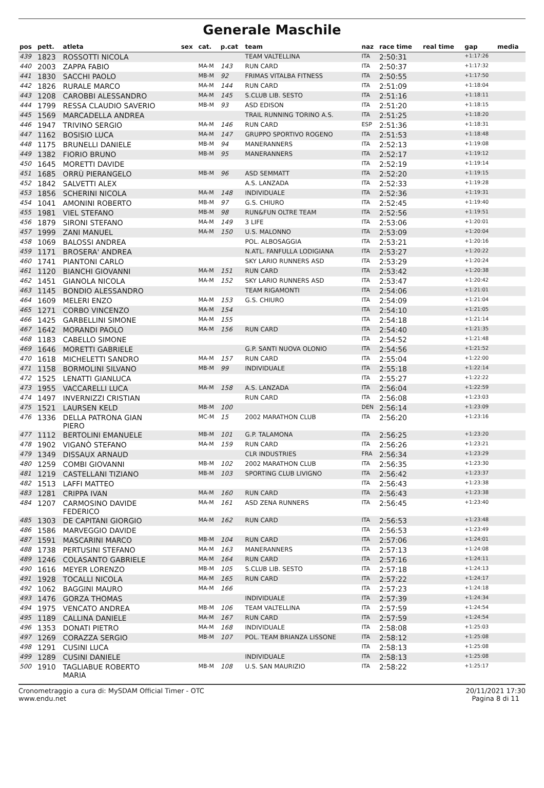Generale Maschile
| pos | pett. | atleta | sex | cat. | p.cat | team | naz | race time | real time | gap | media |
| --- | --- | --- | --- | --- | --- | --- | --- | --- | --- | --- | --- |
| 439 | 1823 | ROSSOTTI NICOLA | | | | TEAM VALTELLINA | ITA | 2:50:31 | | +1:17:26 | |
| 440 | 2003 | ZAPPA FABIO | | MA-M | 143 | RUN CARD | ITA | 2:50:37 | | +1:17:32 | |
| 441 | 1830 | SACCHI PAOLO | | MB-M | 92 | FRIMAS VITALBA FITNESS | ITA | 2:50:55 | | +1:17:50 | |
| 442 | 1826 | RURALE MARCO | | MA-M | 144 | RUN CARD | ITA | 2:51:09 | | +1:18:04 | |
| 443 | 1208 | CAROBBI ALESSANDRO | | MA-M | 145 | S.CLUB LIB. SESTO | ITA | 2:51:16 | | +1:18:11 | |
| 444 | 1799 | RESSA CLAUDIO SAVERIO | | MB-M | 93 | ASD EDISON | ITA | 2:51:20 | | +1:18:15 | |
| 445 | 1569 | MARCADELLA ANDREA | | | | TRAIL RUNNING TORINO A.S. | ITA | 2:51:25 | | +1:18:20 | |
| 446 | 1947 | TRIVINO SERGIO | | MA-M | 146 | RUN CARD | ESP | 2:51:36 | | +1:18:31 | |
| 447 | 1162 | BOSISIO LUCA | | MA-M | 147 | GRUPPO SPORTIVO ROGENO | ITA | 2:51:53 | | +1:18:48 | |
| 448 | 1175 | BRUNELLI DANIELE | | MB-M | 94 | MANERANNERS | ITA | 2:52:13 | | +1:19:08 | |
| 449 | 1382 | FIORIO BRUNO | | MB-M | 95 | MANERANNERS | ITA | 2:52:17 | | +1:19:12 | |
| 450 | 1645 | MORETTI DAVIDE | | | | | ITA | 2:52:19 | | +1:19:14 | |
| 451 | 1685 | ORRÙ PIERANGELO | | MB-M | 96 | ASD SEMMATT | ITA | 2:52:20 | | +1:19:15 | |
| 452 | 1842 | SALVETTI ALEX | | | | A.S. LANZADA | ITA | 2:52:33 | | +1:19:28 | |
| 453 | 1856 | SCHERINI NICOLA | | MA-M | 148 | INDIVIDUALE | ITA | 2:52:36 | | +1:19:31 | |
| 454 | 1041 | AMONINI ROBERTO | | MB-M | 97 | G.S. CHIURO | ITA | 2:52:45 | | +1:19:40 | |
| 455 | 1981 | VIEL STEFANO | | MB-M | 98 | RUN&FUN OLTRE TEAM | ITA | 2:52:56 | | +1:19:51 | |
| 456 | 1879 | SIRONI STEFANO | | MA-M | 149 | 3 LIFE | ITA | 2:53:06 | | +1:20:01 | |
| 457 | 1999 | ZANI MANUEL | | MA-M | 150 | U.S. MALONNO | ITA | 2:53:09 | | +1:20:04 | |
| 458 | 1069 | BALOSSI ANDREA | | | | POL. ALBOSAGGIA | ITA | 2:53:21 | | +1:20:16 | |
| 459 | 1171 | BROSERA' ANDREA | | | | N.ATL. FANFULLA LODIGIANA | ITA | 2:53:27 | | +1:20:22 | |
| 460 | 1741 | PIANTONI CARLO | | | | SKY LARIO RUNNERS ASD | ITA | 2:53:29 | | +1:20:24 | |
| 461 | 1120 | BIANCHI GIOVANNI | | MA-M | 151 | RUN CARD | ITA | 2:53:42 | | +1:20:38 | |
| 462 | 1451 | GIANOLA NICOLA | | MA-M | 152 | SKY LARIO RUNNERS ASD | ITA | 2:53:47 | | +1:20:42 | |
| 463 | 1145 | BONDIO ALESSANDRO | | | | TEAM RIGAMONTI | ITA | 2:54:06 | | +1:21:01 | |
| 464 | 1609 | MELERI ENZO | | MA-M | 153 | G.S. CHIURO | ITA | 2:54:09 | | +1:21:04 | |
| 465 | 1271 | CORBO VINCENZO | | MA-M | 154 | | ITA | 2:54:10 | | +1:21:05 | |
| 466 | 1425 | GARBELLINI SIMONE | | MA-M | 155 | | ITA | 2:54:18 | | +1:21:14 | |
| 467 | 1642 | MORANDI PAOLO | | MA-M | 156 | RUN CARD | ITA | 2:54:40 | | +1:21:35 | |
| 468 | 1183 | CABELLO SIMONE | | | | | ITA | 2:54:52 | | +1:21:48 | |
| 469 | 1646 | MORETTI GABRIELE | | | | G.P. SANTI NUOVA OLONIO | ITA | 2:54:56 | | +1:21:52 | |
| 470 | 1618 | MICHELETTI SANDRO | | MA-M | 157 | RUN CARD | ITA | 2:55:04 | | +1:22:00 | |
| 471 | 1158 | BORMOLINI SILVANO | | MB-M | 99 | INDIVIDUALE | ITA | 2:55:18 | | +1:22:14 | |
| 472 | 1525 | LENATTI GIANLUCA | | | | | ITA | 2:55:27 | | +1:22:22 | |
| 473 | 1955 | VACCARELLI LUCA | | MA-M | 158 | A.S. LANZADA | ITA | 2:56:04 | | +1:22:59 | |
| 474 | 1497 | INVERNIZZI CRISTIAN | | | | RUN CARD | ITA | 2:56:08 | | +1:23:03 | |
| 475 | 1521 | LAURSEN KELD | | MB-M | 100 | | DEN | 2:56:14 | | +1:23:09 | |
| 476 | 1336 | DELLA PATRONA GIAN PIERO | | MC-M | 15 | 2002 MARATHON CLUB | ITA | 2:56:20 | | +1:23:16 | |
| 477 | 1112 | BERTOLINI EMANUELE | | MB-M | 101 | G.P. TALAMONA | ITA | 2:56:25 | | +1:23:20 | |
| 478 | 1902 | VIGANÒ STEFANO | | MA-M | 159 | RUN CARD | ITA | 2:56:26 | | +1:23:21 | |
| 479 | 1349 | DISSAUX ARNAUD | | | | CLR INDUSTRIES | FRA | 2:56:34 | | +1:23:29 | |
| 480 | 1259 | COMBI GIOVANNI | | MB-M | 102 | 2002 MARATHON CLUB | ITA | 2:56:35 | | +1:23:30 | |
| 481 | 1219 | CASTELLANI TIZIANO | | MB-M | 103 | SPORTING CLUB LIVIGNO | ITA | 2:56:42 | | +1:23:37 | |
| 482 | 1513 | LAFFI MATTEO | | | | | ITA | 2:56:43 | | +1:23:38 | |
| 483 | 1281 | CRIPPA IVAN | | MA-M | 160 | RUN CARD | ITA | 2:56:43 | | +1:23:38 | |
| 484 | 1207 | CARMOSINO DAVIDE FEDERICO | | MA-M | 161 | ASD ZENA RUNNERS | ITA | 2:56:45 | | +1:23:40 | |
| 485 | 1303 | DE CAPITANI GIORGIO | | MA-M | 162 | RUN CARD | ITA | 2:56:53 | | +1:23:48 | |
| 486 | 1586 | MARVEGGIO DAVIDE | | | | | ITA | 2:56:53 | | +1:23:49 | |
| 487 | 1591 | MASCARINI MARCO | | MB-M | 104 | RUN CARD | ITA | 2:57:06 | | +1:24:01 | |
| 488 | 1738 | PERTUSINI STEFANO | | MA-M | 163 | MANERANNERS | ITA | 2:57:13 | | +1:24:08 | |
| 489 | 1246 | COLASANTO GABRIELE | | MA-M | 164 | RUN CARD | ITA | 2:57:16 | | +1:24:11 | |
| 490 | 1616 | MEYER LORENZO | | MB-M | 105 | S.CLUB LIB. SESTO | ITA | 2:57:18 | | +1:24:13 | |
| 491 | 1928 | TOCALLI NICOLA | | MA-M | 165 | RUN CARD | ITA | 2:57:22 | | +1:24:17 | |
| 492 | 1062 | BAGGINI MAURO | | MA-M | 166 | | ITA | 2:57:23 | | +1:24:18 | |
| 493 | 1476 | GORZA THOMAS | | | | INDIVIDUALE | ITA | 2:57:39 | | +1:24:34 | |
| 494 | 1975 | VENCATO ANDREA | | MB-M | 106 | TEAM VALTELLINA | ITA | 2:57:59 | | +1:24:54 | |
| 495 | 1189 | CALLINA DANIELE | | MA-M | 167 | RUN CARD | ITA | 2:57:59 | | +1:24:54 | |
| 496 | 1353 | DONATI PIETRO | | MA-M | 168 | INDIVIDUALE | ITA | 2:58:08 | | +1:25:03 | |
| 497 | 1269 | CORAZZA SERGIO | | MB-M | 107 | POL. TEAM BRIANZA LISSONE | ITA | 2:58:12 | | +1:25:08 | |
| 498 | 1291 | CUSINI LUCA | | | | | ITA | 2:58:13 | | +1:25:08 | |
| 499 | 1289 | CUSINI DANIELE | | | | INDIVIDUALE | ITA | 2:58:13 | | +1:25:08 | |
| 500 | 1910 | TAGLIABUE ROBERTO MARIA | | MB-M | 108 | U.S. SAN MAURIZIO | ITA | 2:58:22 | | +1:25:17 | |
Cronometraggio a cura di: MySDAM Official Timer - OTC
www.endu.net
20/11/2021 17:30
Pagina 8 di 11